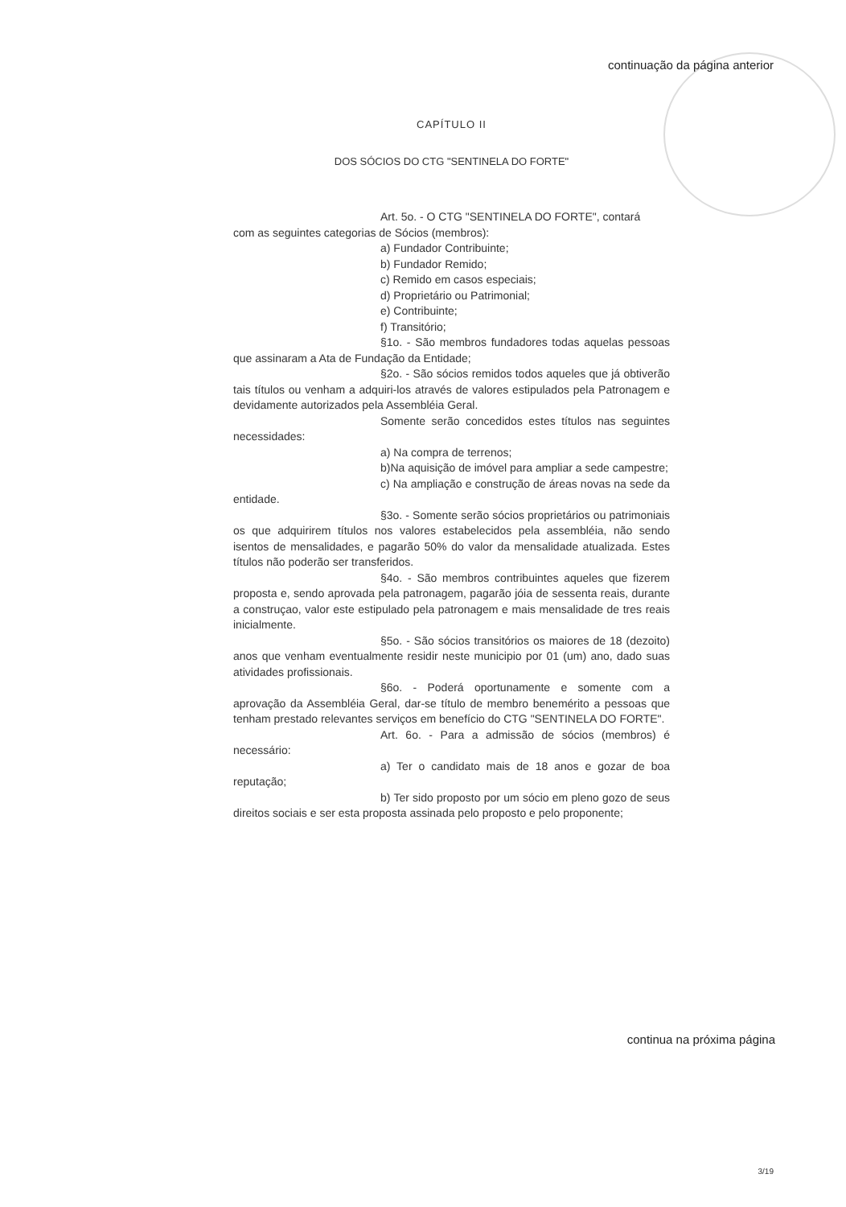continuação da página anterior
CAPÍTULO II
DOS SÓCIOS DO CTG "SENTINELA DO FORTE"
Art. 5o. - O CTG "SENTINELA DO FORTE", contará
com as seguintes categorias de Sócios (membros):
a) Fundador Contribuinte;
b) Fundador Remido;
c) Remido em casos especiais;
d) Proprietário ou Patrimonial;
e) Contribuinte;
f) Transitório;
§1o. - São membros fundadores todas aquelas pessoas que assinaram a Ata de Fundação da Entidade;
§2o. - São sócios remidos todos aqueles que já obtiverão tais títulos ou venham a adquiri-los através de valores estipulados pela Patronagem e devidamente autorizados pela Assembléia Geral.
Somente serão concedidos estes títulos nas seguintes necessidades:
a) Na compra de terrenos;
b)Na aquisição de imóvel para ampliar a sede campestre;
c) Na ampliação e construção de áreas novas na sede da entidade.
§3o. - Somente serão sócios proprietários ou patrimoniais os que adquirirem títulos nos valores estabelecidos pela assembléia, não sendo isentos de mensalidades, e pagarão 50% do valor da mensalidade atualizada. Estes títulos não poderão ser transferidos.
§4o. - São membros contribuintes aqueles que fizerem proposta e, sendo aprovada pela patronagem, pagarão jóia de sessenta reais, durante a construçao, valor este estipulado pela patronagem e mais mensalidade de tres reais inicialmente.
§5o. - São sócios transitórios os maiores de 18 (dezoito) anos que venham eventualmente residir neste municipio por 01 (um) ano, dado suas atividades profissionais.
§6o. - Poderá oportunamente e somente com a aprovação da Assembléia Geral, dar-se título de membro benemérito a pessoas que tenham prestado relevantes serviços em benefício do CTG "SENTINELA DO FORTE".
Art. 6o. - Para a admissão de sócios (membros) é necessário:
a) Ter o candidato mais de 18 anos e gozar de boa reputação;
b) Ter sido proposto por um sócio em pleno gozo de seus direitos sociais e ser esta proposta assinada pelo proposto e pelo proponente;
continua na próxima página
3/19